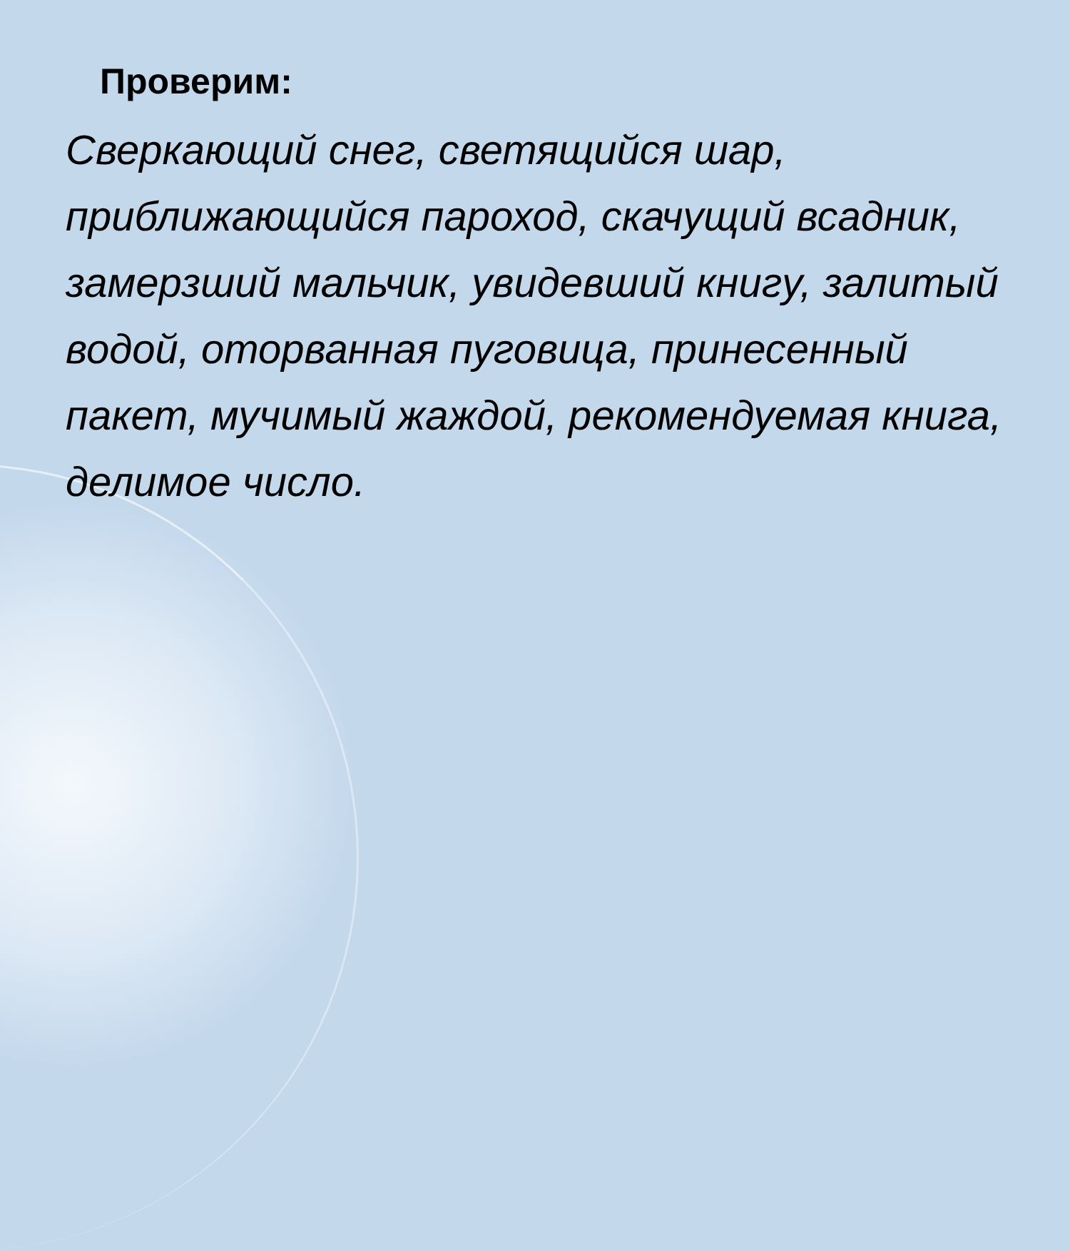Проверим:
Сверкающий снег, светящийся шар, приближающийся пароход, скачущий всадник, замерзший мальчик, увидевший книгу, залитый водой, оторванная пуговица, принесенный пакет, мучимый жаждой, рекомендуемая книга, делимое число.